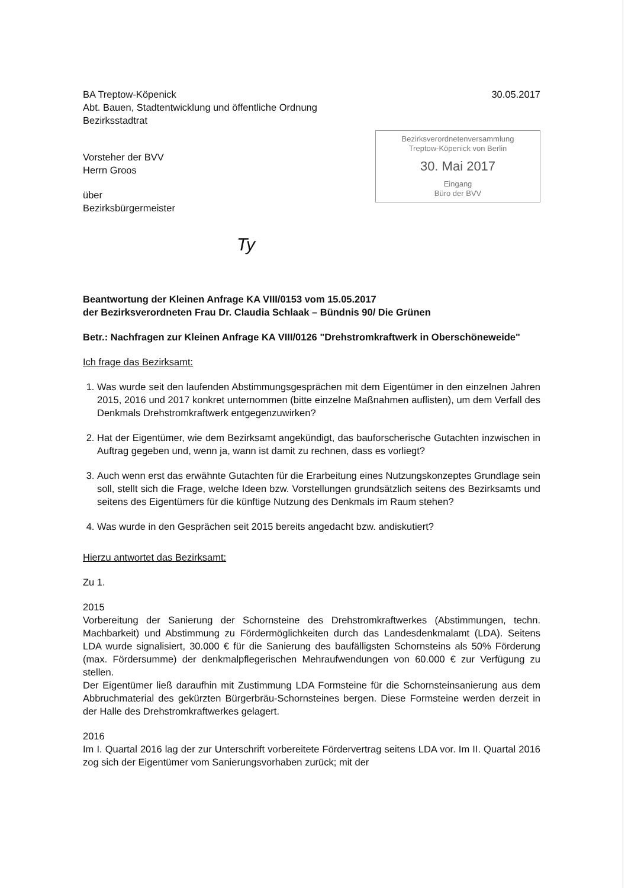BA Treptow-Köpenick
Abt. Bauen, Stadtentwicklung und öffentliche Ordnung
Bezirksstadtrat
30.05.2017
Bezirksverordnetenversammlung
Treptow-Köpenick von Berlin
30. Mai 2017
Eingang
Büro der BVV
Vorsteher der BVV
Herrn Groos
über
Bezirksbürgermeister
Ty
Beantwortung der Kleinen Anfrage KA VIII/0153 vom 15.05.2017
der Bezirksverordneten Frau Dr. Claudia Schlaak – Bündnis 90/ Die Grünen
Betr.: Nachfragen zur Kleinen Anfrage KA VIII/0126 "Drehstromkraftwerk in Oberschöneweide"
Ich frage das Bezirksamt:
1. Was wurde seit den laufenden Abstimmungsgesprächen mit dem Eigentümer in den einzelnen Jahren 2015, 2016 und 2017 konkret unternommen (bitte einzelne Maßnahmen auflisten), um dem Verfall des Denkmals Drehstromkraftwerk entgegenzuwirken?
2. Hat der Eigentümer, wie dem Bezirksamt angekündigt, das bauforscherische Gutachten inzwischen in Auftrag gegeben und, wenn ja, wann ist damit zu rechnen, dass es vorliegt?
3. Auch wenn erst das erwähnte Gutachten für die Erarbeitung eines Nutzungskonzeptes Grundlage sein soll, stellt sich die Frage, welche Ideen bzw. Vorstellungen grundsätzlich seitens des Bezirksamts und seitens des Eigentümers für die künftige Nutzung des Denkmals im Raum stehen?
4. Was wurde in den Gesprächen seit 2015 bereits angedacht bzw. andiskutiert?
Hierzu antwortet das Bezirksamt:
Zu 1.
2015
Vorbereitung der Sanierung der Schornsteine des Drehstromkraftwerkes (Abstimmungen, techn. Machbarkeit) und Abstimmung zu Fördermöglichkeiten durch das Landesdenkmalamt (LDA). Seitens LDA wurde signalisiert, 30.000 € für die Sanierung des baufälligsten Schornsteins als 50% Förderung (max. Fördersumme) der denkmalpflegerischen Mehraufwendungen von 60.000 € zur Verfügung zu stellen.
Der Eigentümer ließ daraufhin mit Zustimmung LDA Formsteine für die Schornsteinsanierung aus dem Abbruchmaterial des gekürzten Bürgerbräu-Schornsteines bergen. Diese Formsteine werden derzeit in der Halle des Drehstromkraftwerkes gelagert.
2016
Im I. Quartal 2016 lag der zur Unterschrift vorbereitete Fördervertrag seitens LDA vor. Im II. Quartal 2016 zog sich der Eigentümer vom Sanierungsvorhaben zurück; mit der